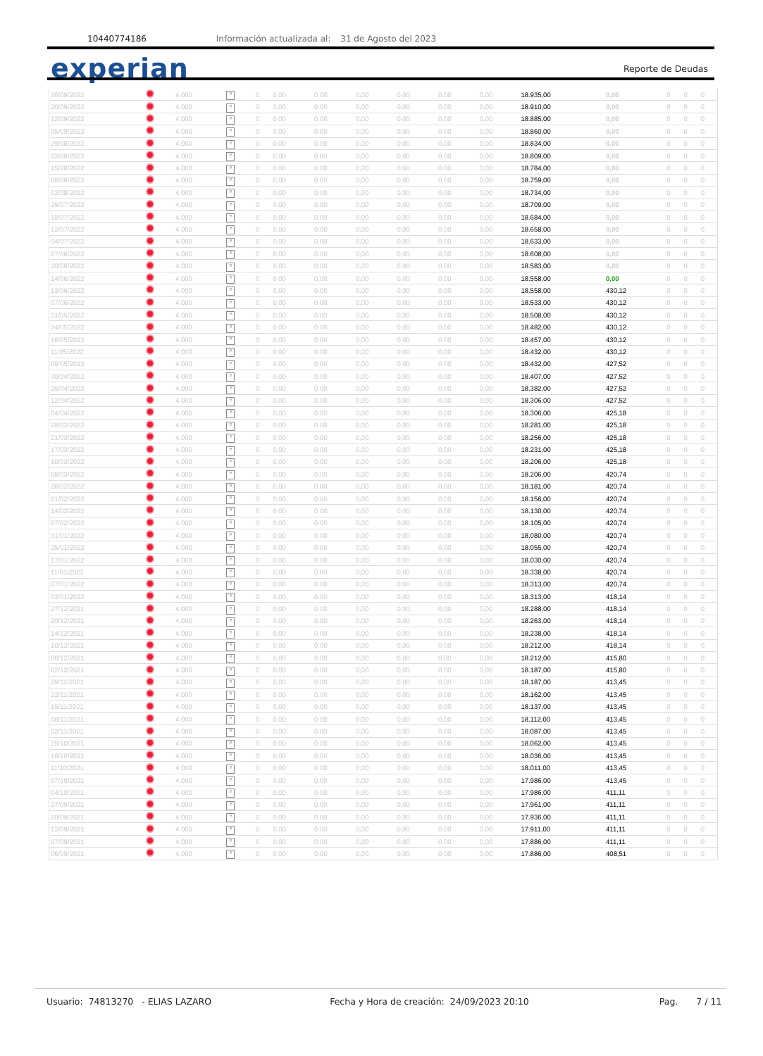10440774186 Información actualizada al: 31 de Agosto del 2023
experian Reporte de Deudas
| 26/09/2022 | | 4.000 | ≡ | 0 | 0,00 | 0.00 | 0,00 | 0,00 | 0,00 | 0,00 | 18.935,00 | 0,00 | 0 | 0 | 0 |
| 20/09/2022 | | 4.000 | ≡ | 0 | 0,00 | 0.00 | 0,00 | 0,00 | 0,00 | 0,00 | 18.910,00 | 0,00 | 0 | 0 | 0 |
| 12/09/2022 | | 4.000 | ≡ | 0 | 0,00 | 0.00 | 0,00 | 0,00 | 0,00 | 0,00 | 18.885,00 | 0,00 | 0 | 0 | 0 |
| 05/09/2022 | | 4.000 | ≡ | 0 | 0,00 | 0.00 | 0,00 | 0,00 | 0,00 | 0,00 | 18.860,00 | 0,00 | 0 | 0 | 0 |
| 29/08/2022 | | 4.000 | ≡ | 0 | 0,00 | 0.00 | 0,00 | 0,00 | 0,00 | 0,00 | 18.834,00 | 0,00 | 0 | 0 | 0 |
| 23/08/2022 | | 4.000 | ≡ | 0 | 0,00 | 0.00 | 0,00 | 0,00 | 0,00 | 0,00 | 18.809,00 | 0,00 | 0 | 0 | 0 |
| 15/08/2022 | | 4.000 | ≡ | 0 | 0,00 | 0.00 | 0,00 | 0,00 | 0,00 | 0,00 | 18.784,00 | 0,00 | 0 | 0 | 0 |
| 08/08/2022 | | 4.000 | ≡ | 0 | 0,00 | 0.00 | 0,00 | 0,00 | 0,00 | 0,00 | 18.759,00 | 0,00 | 0 | 0 | 0 |
| 02/08/2022 | | 4.000 | ≡ | 0 | 0,00 | 0.00 | 0,00 | 0,00 | 0,00 | 0,00 | 18.734,00 | 0,00 | 0 | 0 | 0 |
| 25/07/2022 | | 4.000 | ≡ | 0 | 0,00 | 0.00 | 0,00 | 0,00 | 0,00 | 0,00 | 18.709,00 | 0,00 | 0 | 0 | 0 |
| 18/07/2022 | | 4.000 | ≡ | 0 | 0,00 | 0.00 | 0,00 | 0,00 | 0,00 | 0,00 | 18.684,00 | 0,00 | 0 | 0 | 0 |
| 12/07/2022 | | 4.000 | ≡ | 0 | 0,00 | 0.00 | 0,00 | 0,00 | 0,00 | 0,00 | 18.658,00 | 0,00 | 0 | 0 | 0 |
| 04/07/2022 | | 4.000 | ≡ | 0 | 0,00 | 0.00 | 0,00 | 0,00 | 0,00 | 0,00 | 18.633,00 | 0,00 | 0 | 0 | 0 |
| 27/06/2022 | | 4.000 | ≡ | 0 | 0,00 | 0.00 | 0,00 | 0,00 | 0,00 | 0,00 | 18.608,00 | 0,00 | 0 | 0 | 0 |
| 20/06/2022 | | 4.000 | ≡ | 0 | 0,00 | 0.00 | 0,00 | 0,00 | 0,00 | 0,00 | 18.583,00 | 0,00 | 0 | 0 | 0 |
| 14/06/2022 | | 4.000 | ≡ | 0 | 0,00 | 0.00 | 0,00 | 0,00 | 0,00 | 0,00 | 18.558,00 | 0,00 | 0 | 0 | 0 |
| 13/06/2022 | | 4.000 | ≡ | 0 | 0,00 | 0.00 | 0,00 | 0,00 | 0,00 | 0,00 | 18.558,00 | 430,12 | 0 | 0 | 0 |
| 07/06/2022 | | 4.000 | ≡ | 0 | 0,00 | 0.00 | 0,00 | 0,00 | 0,00 | 0,00 | 18.533,00 | 430,12 | 0 | 0 | 0 |
| 31/05/2022 | | 4.000 | ≡ | 0 | 0,00 | 0.00 | 0,00 | 0,00 | 0,00 | 0,00 | 18.508,00 | 430,12 | 0 | 0 | 0 |
| 24/05/2022 | | 4.000 | ≡ | 0 | 0,00 | 0.00 | 0,00 | 0,00 | 0,00 | 0,00 | 18.482,00 | 430,12 | 0 | 0 | 0 |
| 16/05/2022 | | 4.000 | ≡ | 0 | 0,00 | 0.00 | 0,00 | 0,00 | 0,00 | 0,00 | 18.457,00 | 430,12 | 0 | 0 | 0 |
| 11/05/2022 | | 4.000 | ≡ | 0 | 0,00 | 0.00 | 0,00 | 0,00 | 0,00 | 0,00 | 18.432,00 | 430,12 | 0 | 0 | 0 |
| 09/05/2022 | | 4.000 | ≡ | 0 | 0,00 | 0.00 | 0,00 | 0,00 | 0,00 | 0,00 | 18.432,00 | 427,52 | 0 | 0 | 0 |
| 30/04/2022 | | 4.000 | ≡ | 0 | 0,00 | 0.00 | 0,00 | 0,00 | 0,00 | 0,00 | 18.407,00 | 427,52 | 0 | 0 | 0 |
| 26/04/2022 | | 4.000 | ≡ | 0 | 0,00 | 0.00 | 0,00 | 0,00 | 0,00 | 0,00 | 18.382,00 | 427,52 | 0 | 0 | 0 |
| 12/04/2022 | | 4.000 | ≡ | 0 | 0,00 | 0.00 | 0,00 | 0,00 | 0,00 | 0,00 | 18.306,00 | 427,52 | 0 | 0 | 0 |
| 04/04/2022 | | 4.000 | ≡ | 0 | 0,00 | 0.00 | 0,00 | 0,00 | 0,00 | 0,00 | 18.306,00 | 425,18 | 0 | 0 | 0 |
| 28/03/2022 | | 4.000 | ≡ | 0 | 0,00 | 0.00 | 0,00 | 0,00 | 0,00 | 0,00 | 18.281,00 | 425,18 | 0 | 0 | 0 |
| 21/03/2022 | | 4.000 | ≡ | 0 | 0,00 | 0.00 | 0,00 | 0,00 | 0,00 | 0,00 | 18.256,00 | 425,18 | 0 | 0 | 0 |
| 17/03/2022 | | 4.000 | ≡ | 0 | 0,00 | 0.00 | 0,00 | 0,00 | 0,00 | 0,00 | 18.231,00 | 425,18 | 0 | 0 | 0 |
| 10/03/2022 | | 4.000 | ≡ | 0 | 0,00 | 0.00 | 0,00 | 0,00 | 0,00 | 0,00 | 18.206,00 | 425,18 | 0 | 0 | 0 |
| 08/03/2022 | | 4.000 | ≡ | 0 | 0,00 | 0.00 | 0,00 | 0,00 | 0,00 | 0,00 | 18.206,00 | 420,74 | 0 | 0 | 0 |
| 28/02/2022 | | 4.000 | ≡ | 0 | 0,00 | 0.00 | 0,00 | 0,00 | 0,00 | 0,00 | 18.181,00 | 420,74 | 0 | 0 | 0 |
| 21/02/2022 | | 4.000 | ≡ | 0 | 0,00 | 0.00 | 0,00 | 0,00 | 0,00 | 0,00 | 18.156,00 | 420,74 | 0 | 0 | 0 |
| 14/02/2022 | | 4.000 | ≡ | 0 | 0,00 | 0.00 | 0,00 | 0,00 | 0,00 | 0,00 | 18.130,00 | 420,74 | 0 | 0 | 0 |
| 07/02/2022 | | 4.000 | ≡ | 0 | 0,00 | 0.00 | 0,00 | 0,00 | 0,00 | 0,00 | 18.105,00 | 420,74 | 0 | 0 | 0 |
| 31/01/2022 | | 4.000 | ≡ | 0 | 0,00 | 0.00 | 0,00 | 0,00 | 0,00 | 0,00 | 18.080,00 | 420,74 | 0 | 0 | 0 |
| 25/01/2022 | | 4.000 | ≡ | 0 | 0,00 | 0.00 | 0,00 | 0,00 | 0,00 | 0,00 | 18.055,00 | 420,74 | 0 | 0 | 0 |
| 17/01/2022 | | 4.000 | ≡ | 0 | 0,00 | 0.00 | 0,00 | 0,00 | 0,00 | 0,00 | 18.030,00 | 420,74 | 0 | 0 | 0 |
| 11/01/2022 | | 4.000 | ≡ | 0 | 0,00 | 0.00 | 0,00 | 0,00 | 0,00 | 0,00 | 18.338,00 | 420,74 | 0 | 0 | 0 |
| 07/01/2022 | | 4.000 | ≡ | 0 | 0,00 | 0.00 | 0,00 | 0,00 | 0,00 | 0,00 | 18.313,00 | 420,74 | 0 | 0 | 0 |
| 03/01/2022 | | 4.000 | ≡ | 0 | 0,00 | 0.00 | 0,00 | 0,00 | 0,00 | 0,00 | 18.313,00 | 418,14 | 0 | 0 | 0 |
| 27/12/2021 | | 4.000 | ≡ | 0 | 0,00 | 0.00 | 0,00 | 0,00 | 0,00 | 0,00 | 18.288,00 | 418,14 | 0 | 0 | 0 |
| 20/12/2021 | | 4.000 | ≡ | 0 | 0,00 | 0.00 | 0,00 | 0,00 | 0,00 | 0,00 | 18.263,00 | 418,14 | 0 | 0 | 0 |
| 14/12/2021 | | 4.000 | ≡ | 0 | 0,00 | 0.00 | 0,00 | 0,00 | 0,00 | 0,00 | 18.238,00 | 418,14 | 0 | 0 | 0 |
| 10/12/2021 | | 4.000 | ≡ | 0 | 0,00 | 0.00 | 0,00 | 0,00 | 0,00 | 0,00 | 18.212,00 | 418,14 | 0 | 0 | 0 |
| 06/12/2021 | | 4.000 | ≡ | 0 | 0,00 | 0.00 | 0,00 | 0,00 | 0,00 | 0,00 | 18.212,00 | 415,80 | 0 | 0 | 0 |
| 02/12/2021 | | 4.000 | ≡ | 0 | 0,00 | 0.00 | 0,00 | 0,00 | 0,00 | 0,00 | 18.187,00 | 415,80 | 0 | 0 | 0 |
| 29/11/2021 | | 4.000 | ≡ | 0 | 0,00 | 0.00 | 0,00 | 0,00 | 0,00 | 0,00 | 18.187,00 | 413,45 | 0 | 0 | 0 |
| 22/11/2021 | | 4.000 | ≡ | 0 | 0,00 | 0.00 | 0,00 | 0,00 | 0,00 | 0,00 | 18.162,00 | 413,45 | 0 | 0 | 0 |
| 15/11/2021 | | 4.000 | ≡ | 0 | 0,00 | 0.00 | 0,00 | 0,00 | 0,00 | 0,00 | 18.137,00 | 413,45 | 0 | 0 | 0 |
| 08/11/2021 | | 4.000 | ≡ | 0 | 0,00 | 0.00 | 0,00 | 0,00 | 0,00 | 0,00 | 18.112,00 | 413,45 | 0 | 0 | 0 |
| 02/11/2021 | | 4.000 | ≡ | 0 | 0,00 | 0.00 | 0,00 | 0,00 | 0,00 | 0,00 | 18.087,00 | 413,45 | 0 | 0 | 0 |
| 25/10/2021 | | 4.000 | ≡ | 0 | 0,00 | 0.00 | 0,00 | 0,00 | 0,00 | 0,00 | 18.062,00 | 413,45 | 0 | 0 | 0 |
| 18/10/2021 | | 4.000 | ≡ | 0 | 0,00 | 0.00 | 0,00 | 0,00 | 0,00 | 0,00 | 18.036,00 | 413,45 | 0 | 0 | 0 |
| 11/10/2021 | | 4.000 | ≡ | 0 | 0,00 | 0.00 | 0,00 | 0,00 | 0,00 | 0,00 | 18.011,00 | 413,45 | 0 | 0 | 0 |
| 07/10/2021 | | 4.000 | ≡ | 0 | 0,00 | 0.00 | 0,00 | 0,00 | 0,00 | 0,00 | 17.986,00 | 413,45 | 0 | 0 | 0 |
| 04/10/2021 | | 4.000 | ≡ | 0 | 0,00 | 0.00 | 0,00 | 0,00 | 0,00 | 0,00 | 17.986,00 | 411,11 | 0 | 0 | 0 |
| 27/09/2021 | | 4.000 | ≡ | 0 | 0,00 | 0.00 | 0,00 | 0,00 | 0,00 | 0,00 | 17.961,00 | 411,11 | 0 | 0 | 0 |
| 20/09/2021 | | 4.000 | ≡ | 0 | 0,00 | 0.00 | 0,00 | 0,00 | 0,00 | 0,00 | 17.936,00 | 411,11 | 0 | 0 | 0 |
| 13/09/2021 | | 4.000 | ≡ | 0 | 0,00 | 0.00 | 0,00 | 0,00 | 0,00 | 0,00 | 17.911,00 | 411,11 | 0 | 0 | 0 |
| 07/09/2021 | | 4.000 | ≡ | 0 | 0,00 | 0.00 | 0,00 | 0,00 | 0,00 | 0,00 | 17.886,00 | 411,11 | 0 | 0 | 0 |
| 06/09/2021 | | 4.000 | ≡ | 0 | 0,00 | 0.00 | 0,00 | 0,00 | 0,00 | 0,00 | 17.886,00 | 408,51 | 0 | 0 | 0 |
Usuario: 74813270 - ELIAS LAZARO Fecha y Hora de creación: 24/09/2023 20:10 Pag. 7 / 11